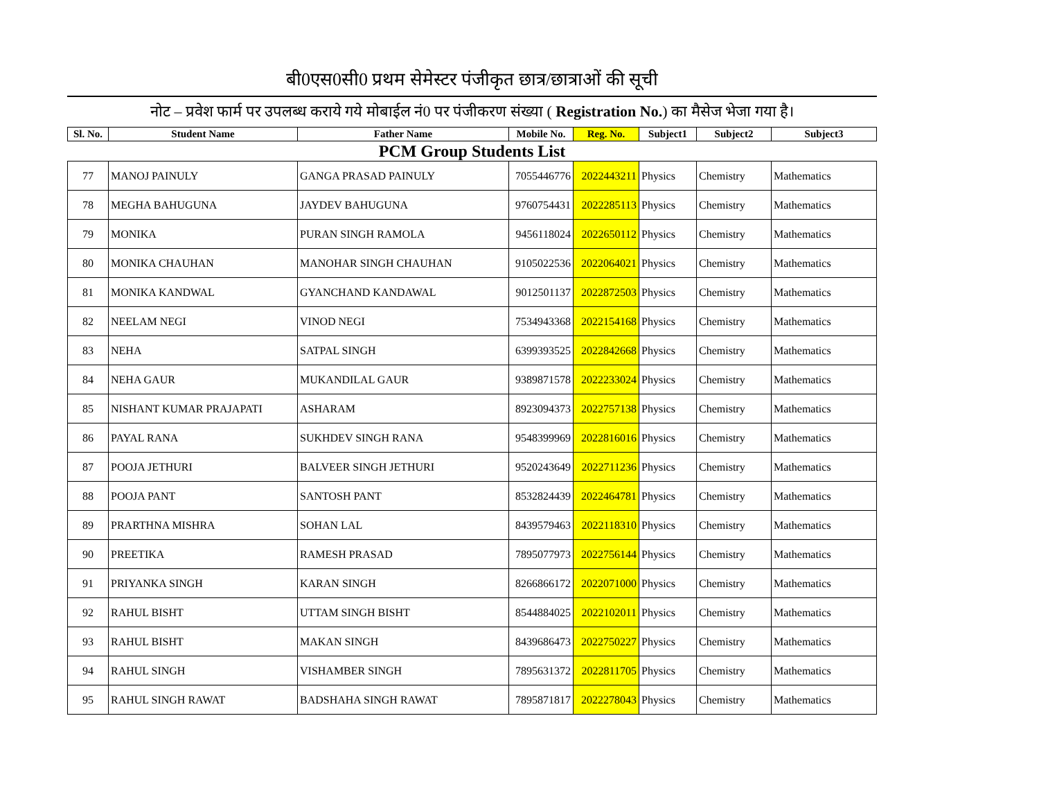बी0एस0सी0 प्रथम सेमेस्टर पंजीकृत छात्र/छात्राओं की सूची
नोट – प्रवेश फार्म पर उपलब्ध कराये गये मोबाईल नं0 पर पंजीकरण संख्या ( Registration No.) का मैसेज भेजा गया है।
| Sl. No. | Student Name | Father Name | Mobile No. | Reg. No. | Subject1 | Subject2 | Subject3 |
| --- | --- | --- | --- | --- | --- | --- | --- |
| PCM Group Students List | | | | | | | |
| 77 | MANOJ PAINULY | GANGA PRASAD PAINULY | 7055446776 | 2022443211 | Physics | Chemistry | Mathematics |
| 78 | MEGHA BAHUGUNA | JAYDEV BAHUGUNA | 9760754431 | 2022285113 | Physics | Chemistry | Mathematics |
| 79 | MONIKA | PURAN SINGH RAMOLA | 9456118024 | 2022650112 | Physics | Chemistry | Mathematics |
| 80 | MONIKA CHAUHAN | MANOHAR SINGH CHAUHAN | 9105022536 | 2022064021 | Physics | Chemistry | Mathematics |
| 81 | MONIKA KANDWAL | GYANCHAND KANDAWAL | 9012501137 | 2022872503 | Physics | Chemistry | Mathematics |
| 82 | NEELAM NEGI | VINOD NEGI | 7534943368 | 2022154168 | Physics | Chemistry | Mathematics |
| 83 | NEHA | SATPAL SINGH | 6399393525 | 2022842668 | Physics | Chemistry | Mathematics |
| 84 | NEHA GAUR | MUKANDILAL GAUR | 9389871578 | 2022233024 | Physics | Chemistry | Mathematics |
| 85 | NISHANT KUMAR PRAJAPATI | ASHARAM | 8923094373 | 2022757138 | Physics | Chemistry | Mathematics |
| 86 | PAYAL RANA | SUKHDEV SINGH RANA | 9548399969 | 2022816016 | Physics | Chemistry | Mathematics |
| 87 | POOJA JETHURI | BALVEER SINGH JETHURI | 9520243649 | 2022711236 | Physics | Chemistry | Mathematics |
| 88 | POOJA PANT | SANTOSH PANT | 8532824439 | 2022464781 | Physics | Chemistry | Mathematics |
| 89 | PRARTHNA MISHRA | SOHAN LAL | 8439579463 | 2022118310 | Physics | Chemistry | Mathematics |
| 90 | PREETIKA | RAMESH PRASAD | 7895077973 | 2022756144 | Physics | Chemistry | Mathematics |
| 91 | PRIYANKA SINGH | KARAN SINGH | 8266866172 | 2022071000 | Physics | Chemistry | Mathematics |
| 92 | RAHUL BISHT | UTTAM SINGH BISHT | 8544884025 | 2022102011 | Physics | Chemistry | Mathematics |
| 93 | RAHUL BISHT | MAKAN SINGH | 8439686473 | 2022750227 | Physics | Chemistry | Mathematics |
| 94 | RAHUL SINGH | VISHAMBER SINGH | 7895631372 | 2022811705 | Physics | Chemistry | Mathematics |
| 95 | RAHUL SINGH RAWAT | BADSHAHA SINGH RAWAT | 7895871817 | 2022278043 | Physics | Chemistry | Mathematics |